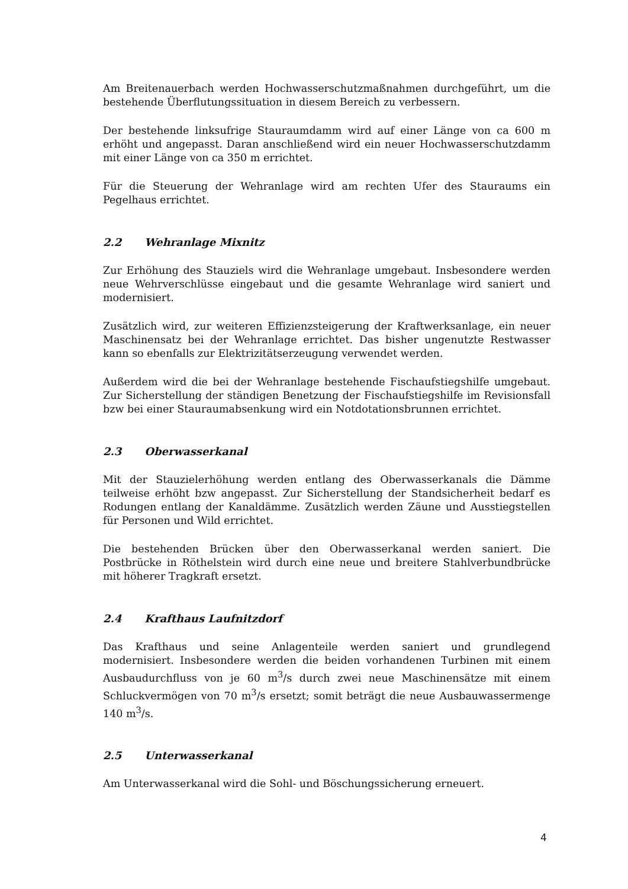Am Breitenauerbach werden Hochwasserschutzmaßnahmen durchgeführt, um die bestehende Überflutungssituation in diesem Bereich zu verbessern.
Der bestehende linksufrige Stauraumdamm wird auf einer Länge von ca 600 m erhöht und angepasst. Daran anschließend wird ein neuer Hochwasserschutzdamm mit einer Länge von ca 350 m errichtet.
Für die Steuerung der Wehranlage wird am rechten Ufer des Stauraums ein Pegelhaus errichtet.
2.2 Wehranlage Mixnitz
Zur Erhöhung des Stauziels wird die Wehranlage umgebaut. Insbesondere werden neue Wehrverschlüsse eingebaut und die gesamte Wehranlage wird saniert und modernisiert.
Zusätzlich wird, zur weiteren Effizienzsteigerung der Kraftwerksanlage, ein neuer Maschinensatz bei der Wehranlage errichtet. Das bisher ungenutzte Restwasser kann so ebenfalls zur Elektrizitätserzeugung verwendet werden.
Außerdem wird die bei der Wehranlage bestehende Fischaufstiegshilfe umgebaut. Zur Sicherstellung der ständigen Benetzung der Fischaufstiegshilfe im Revisionsfall bzw bei einer Stauraumabsenkung wird ein Notdotationsbrunnen errichtet.
2.3 Oberwasserkanal
Mit der Stauzielerhöhung werden entlang des Oberwasserkanals die Dämme teilweise erhöht bzw angepasst. Zur Sicherstellung der Standsicherheit bedarf es Rodungen entlang der Kanaldämme. Zusätzlich werden Zäune und Ausstiegstellen für Personen und Wild errichtet.
Die bestehenden Brücken über den Oberwasserkanal werden saniert. Die Postbrücke in Röthelstein wird durch eine neue und breitere Stahlverbundbrücke mit höherer Tragkraft ersetzt.
2.4 Krafthaus Laufnitzdorf
Das Krafthaus und seine Anlagenteile werden saniert und grundlegend modernisiert. Insbesondere werden die beiden vorhandenen Turbinen mit einem Ausbaudurchfluss von je 60 m<sup>3</sup>/s durch zwei neue Maschinensätze mit einem Schluckvermögen von 70 m<sup>3</sup>/s ersetzt; somit beträgt die neue Ausbauwassermenge 140 m<sup>3</sup>/s.
2.5 Unterwasserkanal
Am Unterwasserkanal wird die Sohl- und Böschungssicherung erneuert.
4